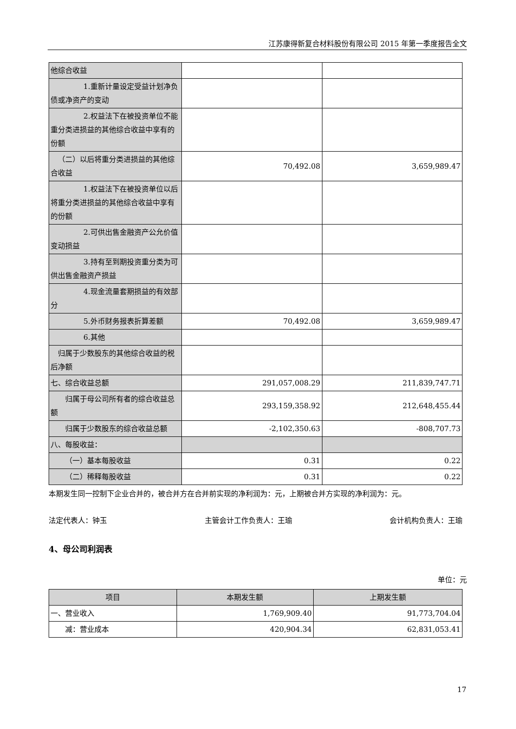江苏康得新复合材料股份有限公司 2015 年第一季度报告全文
| 他综合收益 | | |
| 1.重新计量设定受益计划净负债或净资产的变动 | | |
| 2.权益法下在被投资单位不能重分类进损益的其他综合收益中享有的份额 | | |
| （二）以后将重分类进损益的其他综合收益 | 70,492.08 | 3,659,989.47 |
| 1.权益法下在被投资单位以后将重分类进损益的其他综合收益中享有的份额 | | |
| 2.可供出售金融资产公允价值变动损益 | | |
| 3.持有至到期投资重分类为可供出售金融资产损益 | | |
| 4.现金流量套期损益的有效部分 | | |
| 5.外币财务报表折算差额 | 70,492.08 | 3,659,989.47 |
| 6.其他 | | |
| 归属于少数股东的其他综合收益的税后净额 | | |
| 七、综合收益总额 | 291,057,008.29 | 211,839,747.71 |
| 归属于母公司所有者的综合收益总额 | 293,159,358.92 | 212,648,455.44 |
| 归属于少数股东的综合收益总额 | -2,102,350.63 | -808,707.73 |
| 八、每股收益： | | |
| （一）基本每股收益 | 0.31 | 0.22 |
| （二）稀释每股收益 | 0.31 | 0.22 |
本期发生同一控制下企业合并的，被合并方在合并前实现的净利润为：元，上期被合并方实现的净利润为：元。
法定代表人：钟玉 主管会计工作负责人：王瑜 会计机构负责人：王瑜
4、母公司利润表
单位：元
| 项目 | 本期发生额 | 上期发生额 |
| --- | --- | --- |
| 一、营业收入 | 1,769,909.40 | 91,773,704.04 |
| 减：营业成本 | 420,904.34 | 62,831,053.41 |
17